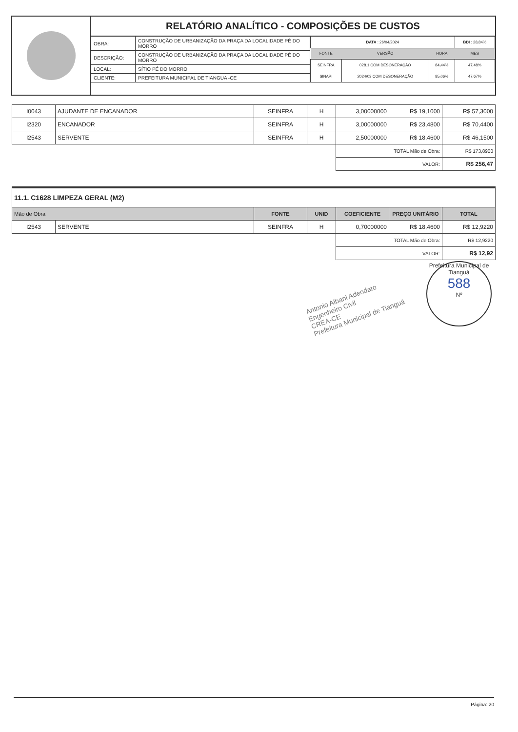RELATÓRIO ANALÍTICO - COMPOSIÇÕES DE CUSTOS
| OBRA: | CONSTRUÇÃO DE URBANIZAÇÃO DA PRAÇA DA LOCALIDADE PÉ DO MORRO |
| DESCRIÇÃO: | CONSTRUÇÃO DE URBANIZAÇÃO DA PRAÇA DA LOCALIDADE PÉ DO MORRO |
| LOCAL: | SÍTIO PÉ DO MORRO |
| CLIENTE: | PREFEITURA MUNICIPAL DE TIANGUA -CE |
| DATA : 26/04/2024 | | | BDI : 28,84% |
| FONTE | VERSÃO | HORA | MES |
| SEINFRA | 028.1 COM DESONERAÇÃO | 84,44% | 47,48% |
| SINAPI | 2024/03 COM DESONERAÇÃO | 85,06% | 47,67% |
| I0043 | AJUDANTE DE ENCANADOR | SEINFRA | H | 3,00000000 | R$ 19,1000 | R$ 57,3000 |
| I2320 | ENCANADOR | SEINFRA | H | 3,00000000 | R$ 23,4800 | R$ 70,4400 |
| I2543 | SERVENTE | SEINFRA | H | 2,50000000 | R$ 18,4600 | R$ 46,1500 |
| | | | | TOTAL Mão de Obra: | | R$ 173,8900 |
| | | | | VALOR: | | R$ 256,47 |
| 11.1. C1628 LIMPEZA GERAL (M2) | | | | | | |
| Mão de Obra | | FONTE | UNID | COEFICIENTE | PREÇO UNITÁRIO | TOTAL |
| I2543 | SERVENTE | SEINFRA | H | 0,70000000 | R$ 18,4600 | R$ 12,9220 |
| | | | | TOTAL Mão de Obra: | | R$ 12,9220 |
| | | | | VALOR: | | R$ 12,92 |
Antonio Albani Adeodato
Engenheiro Civil
CREA-CE
Prefeitura Municipal de Tianguá
Prefeitura Municipal de Tianguá
588
Nº
Página: 20